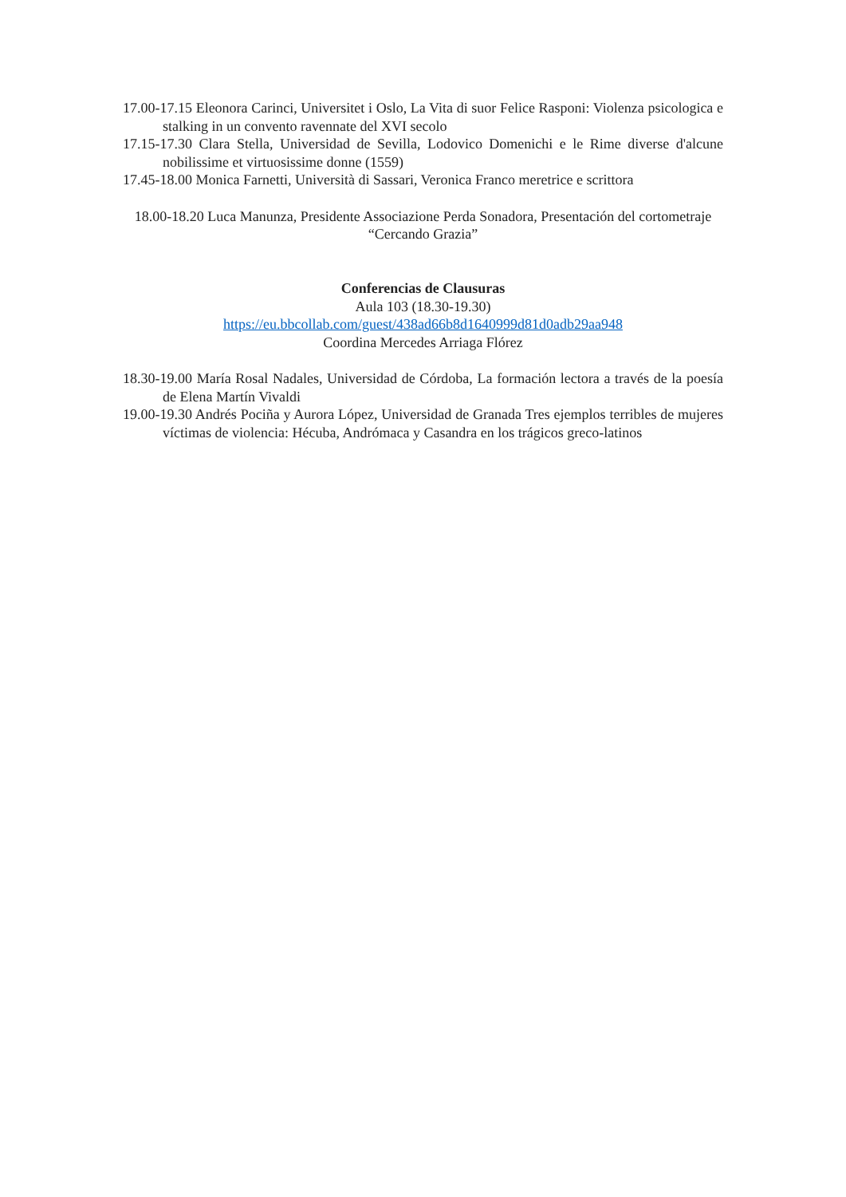17.00-17.15 Eleonora Carinci, Universitet i Oslo, La Vita di suor Felice Rasponi: Violenza psicologica e stalking in un convento ravennate del XVI secolo
17.15-17.30 Clara Stella, Universidad de Sevilla, Lodovico Domenichi e le Rime diverse d'alcune nobilissime et virtuosissime donne (1559)
17.45-18.00 Monica Farnetti, Università di Sassari, Veronica Franco meretrice e scrittora
18.00-18.20 Luca Manunza, Presidente Associazione Perda Sonadora, Presentación del cortometraje “Cercando Grazia”
Conferencias de Clausuras
Aula 103 (18.30-19.30)
https://eu.bbcollab.com/guest/438ad66b8d1640999d81d0adb29aa948
Coordina Mercedes Arriaga Flórez
18.30-19.00 María Rosal Nadales, Universidad de Córdoba, La formación lectora a través de la poesía de Elena Martín Vivaldi
19.00-19.30 Andrés Pociña y Aurora López, Universidad de Granada Tres ejemplos terribles de mujeres víctimas de violencia: Hécuba, Andrómaca y Casandra en los trágicos greco-latinos